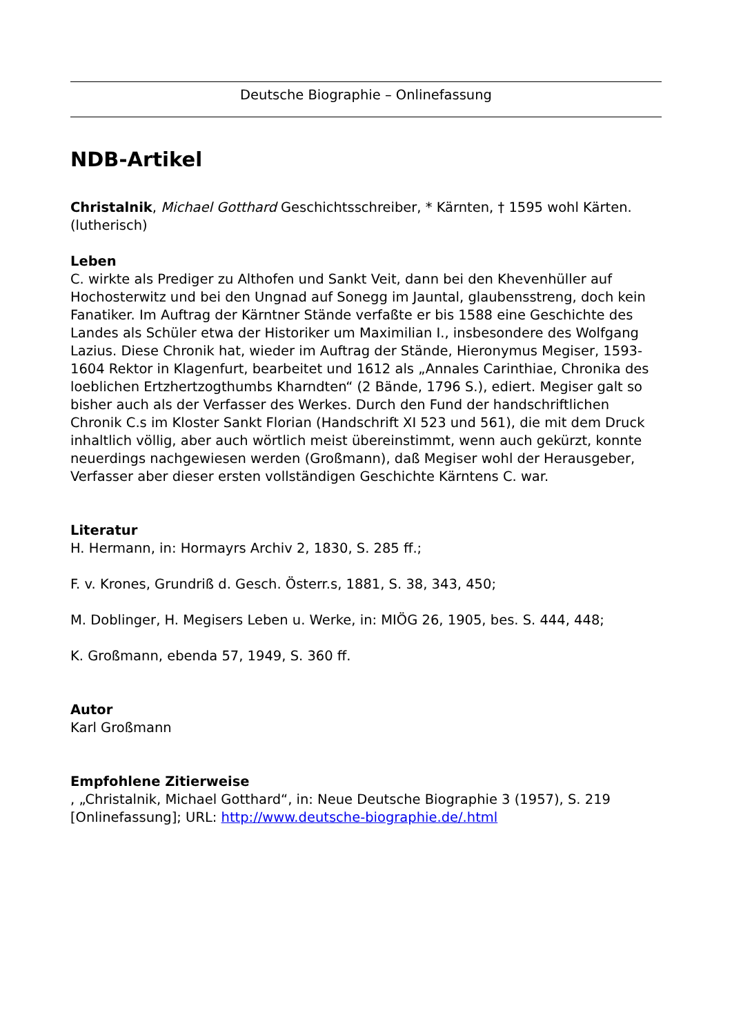Deutsche Biographie – Onlinefassung
NDB-Artikel
Christalnik, Michael Gotthard Geschichtsschreiber, * Kärnten, † 1595 wohl Kärten. (lutherisch)
Leben
C. wirkte als Prediger zu Althofen und Sankt Veit, dann bei den Khevenhüller auf Hochosterwitz und bei den Ungnad auf Sonegg im Jauntal, glaubensstreng, doch kein Fanatiker. Im Auftrag der Kärntner Stände verfaßte er bis 1588 eine Geschichte des Landes als Schüler etwa der Historiker um Maximilian I., insbesondere des Wolfgang Lazius. Diese Chronik hat, wieder im Auftrag der Stände, Hieronymus Megiser, 1593-1604 Rektor in Klagenfurt, bearbeitet und 1612 als „Annales Carinthiae, Chronika des loeblichen Ertzhertzogthumbs Kharndten“ (2 Bände, 1796 S.), ediert. Megiser galt so bisher auch als der Verfasser des Werkes. Durch den Fund der handschriftlichen Chronik C.s im Kloster Sankt Florian (Handschrift XI 523 und 561), die mit dem Druck inhaltlich völlig, aber auch wörtlich meist übereinstimmt, wenn auch gekürzt, konnte neuerdings nachgewiesen werden (Großmann), daß Megiser wohl der Herausgeber, Verfasser aber dieser ersten vollständigen Geschichte Kärntens C. war.
Literatur
H. Hermann, in: Hormayrs Archiv 2, 1830, S. 285 ff.;
F. v. Krones, Grundriß d. Gesch. Österr.s, 1881, S. 38, 343, 450;
M. Doblinger, H. Megisers Leben u. Werke, in: MIÖG 26, 1905, bes. S. 444, 448;
K. Großmann, ebenda 57, 1949, S. 360 ff.
Autor
Karl Großmann
Empfohlene Zitierweise
, „Christalnik, Michael Gotthard“, in: Neue Deutsche Biographie 3 (1957), S. 219 [Onlinefassung]; URL: http://www.deutsche-biographie.de/.html